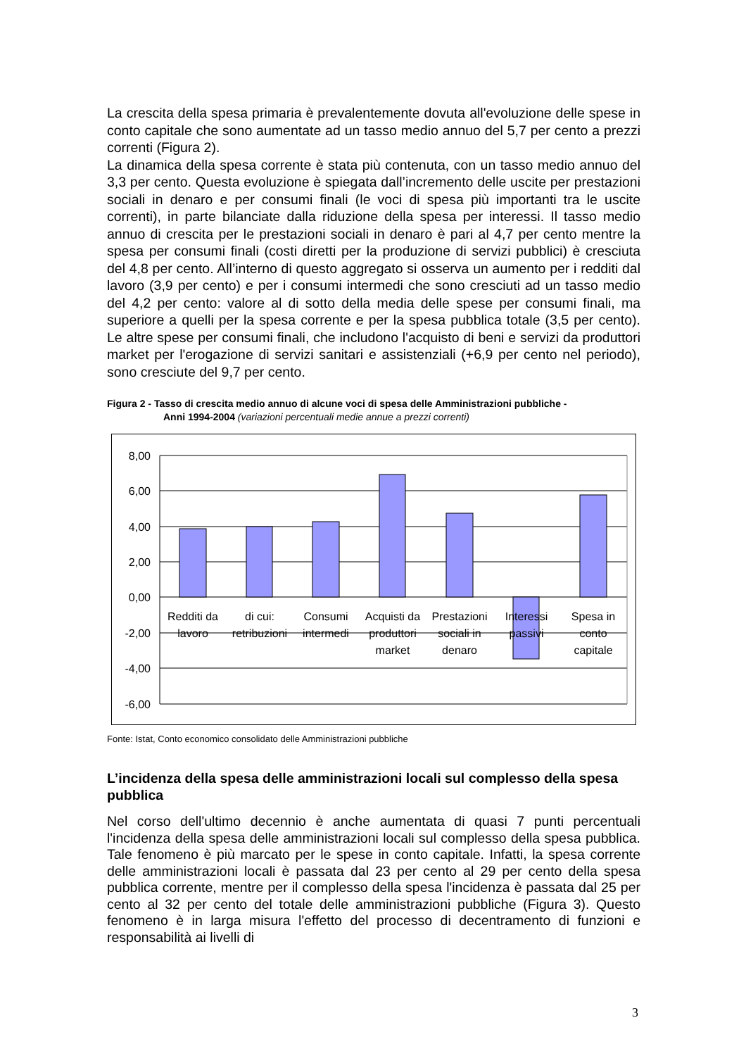La crescita della spesa primaria è prevalentemente dovuta all'evoluzione delle spese in conto capitale che sono aumentate ad un tasso medio annuo del 5,7 per cento a prezzi correnti (Figura 2).
La dinamica della spesa corrente è stata più contenuta, con un tasso medio annuo del 3,3 per cento. Questa evoluzione è spiegata dall’incremento delle uscite per prestazioni sociali in denaro e per consumi finali (le voci di spesa più importanti tra le uscite correnti), in parte bilanciate dalla riduzione della spesa per interessi. Il tasso medio annuo di crescita per le prestazioni sociali in denaro è pari al 4,7 per cento mentre la spesa per consumi finali (costi diretti per la produzione di servizi pubblici) è cresciuta del 4,8 per cento. All’interno di questo aggregato si osserva un aumento per i redditi dal lavoro (3,9 per cento) e per i consumi intermedi che sono cresciuti ad un tasso medio del 4,2 per cento: valore al di sotto della media delle spese per consumi finali, ma superiore a quelli per la spesa corrente e per la spesa pubblica totale (3,5 per cento). Le altre spese per consumi finali, che includono l'acquisto di beni e servizi da produttori market per l'erogazione di servizi sanitari e assistenziali (+6,9 per cento nel periodo), sono cresciute del 9,7 per cento.
Figura 2 - Tasso di crescita medio annuo di alcune voci di spesa delle Amministrazioni pubbliche -
Anni 1994-2004 (variazioni percentuali medie annue a prezzi correnti)
8,00
6,00
4,00
2,00
0,00
-2,00
-4,00
-6,00
Redditi da
lavoro
di cui:
retribuzioni
Consumi
intermedi
Acquisti da
produttori
market
Prestazioni
sociali in
denaro
Interessi
passivi
Spesa in
conto
capitale
Fonte: Istat, Conto economico consolidato delle Amministrazioni pubbliche
L’incidenza della spesa delle amministrazioni locali sul complesso della spesa pubblica
Nel corso dell'ultimo decennio è anche aumentata di quasi 7 punti percentuali l'incidenza della spesa delle amministrazioni locali sul complesso della spesa pubblica. Tale fenomeno è più marcato per le spese in conto capitale. Infatti, la spesa corrente delle amministrazioni locali è passata dal 23 per cento al 29 per cento della spesa pubblica corrente, mentre per il complesso della spesa l'incidenza è passata dal 25 per cento al 32 per cento del totale delle amministrazioni pubbliche (Figura 3). Questo fenomeno è in larga misura l'effetto del processo di decentramento di funzioni e responsabilità ai livelli di
3